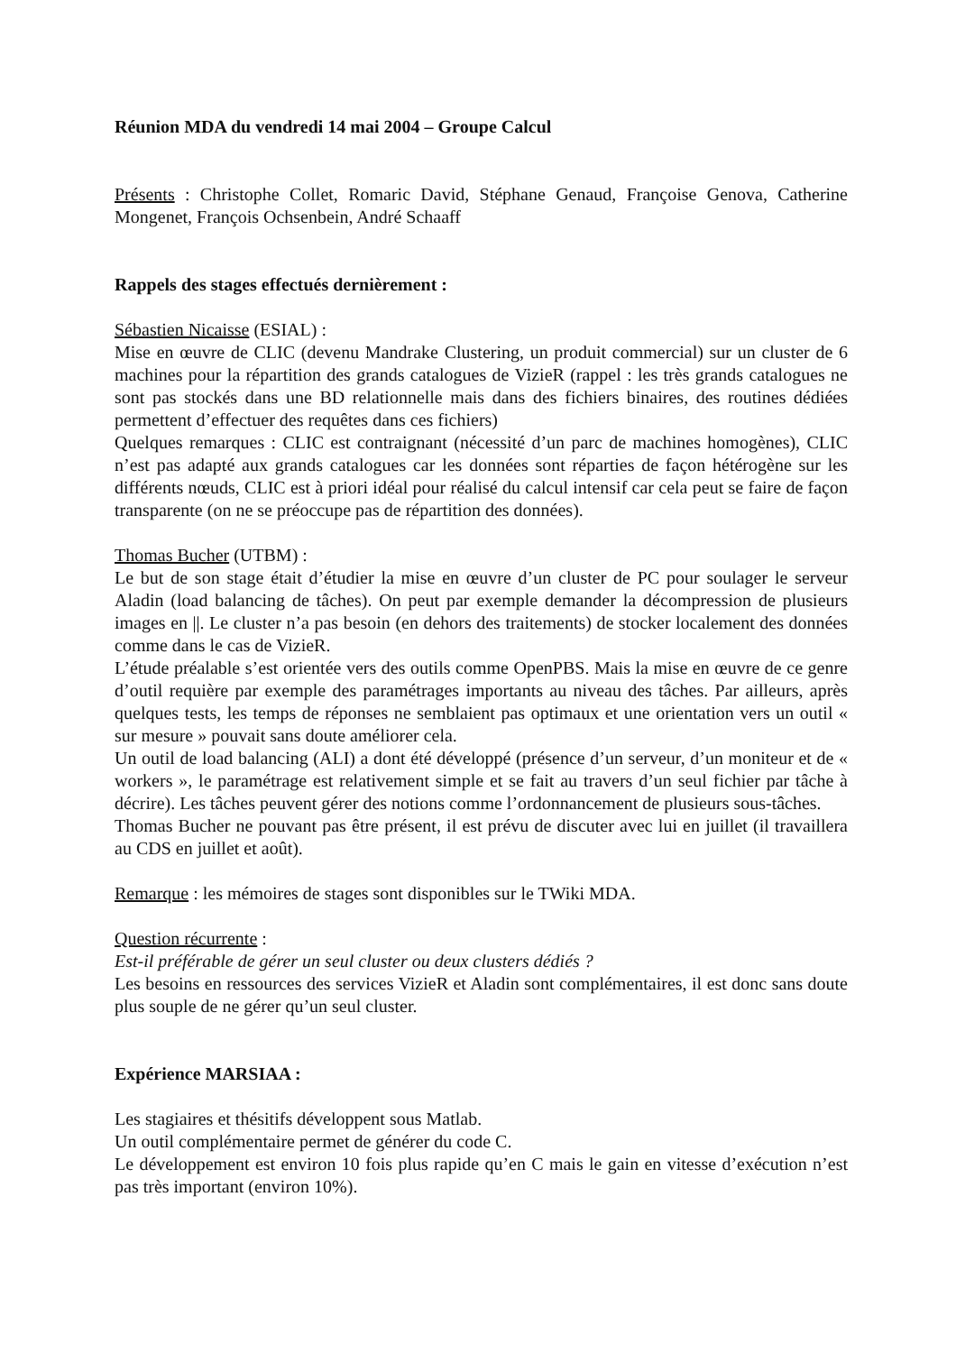Réunion MDA du vendredi 14 mai 2004 – Groupe Calcul
Présents : Christophe Collet, Romaric David, Stéphane Genaud, Françoise Genova, Catherine Mongenet, François Ochsenbein, André Schaaff
Rappels des stages effectués dernièrement :
Sébastien Nicaisse (ESIAL) :
Mise en œuvre de CLIC (devenu Mandrake Clustering, un produit commercial) sur un cluster de 6 machines pour la répartition des grands catalogues de VizieR (rappel : les très grands catalogues ne sont pas stockés dans une BD relationnelle mais dans des fichiers binaires, des routines dédiées permettent d’effectuer des requêtes dans ces fichiers)
Quelques remarques : CLIC est contraignant (nécessité d’un parc de machines homogènes), CLIC n’est pas adapté aux grands catalogues car les données sont réparties de façon hétérogène sur les différents nœuds, CLIC est à priori idéal pour réalisé du calcul intensif car cela peut se faire de façon transparente (on ne se préoccupe pas de répartition des données).
Thomas Bucher (UTBM) :
Le but de son stage était d’étudier la mise en œuvre d’un cluster de PC pour soulager le serveur Aladin (load balancing de tâches). On peut par exemple demander la décompression de plusieurs images en ||. Le cluster n’a pas besoin (en dehors des traitements) de stocker localement des données comme dans le cas de VizieR.
L’étude préalable s’est orientée vers des outils comme OpenPBS. Mais la mise en œuvre de ce genre d’outil requière par exemple des paramétrages importants au niveau des tâches. Par ailleurs, après quelques tests, les temps de réponses ne semblaient pas optimaux et une orientation vers un outil « sur mesure » pouvait sans doute améliorer cela.
Un outil de load balancing (ALI) a dont été développé (présence d’un serveur, d’un moniteur et de « workers », le paramétrage est relativement simple et se fait au travers d’un seul fichier par tâche à décrire). Les tâches peuvent gérer des notions comme l’ordonnancement de plusieurs sous-tâches.
Thomas Bucher ne pouvant pas être présent, il est prévu de discuter avec lui en juillet (il travaillera au CDS en juillet et août).
Remarque : les mémoires de stages sont disponibles sur le TWiki MDA.
Question récurrente :
Est-il préférable de gérer un seul cluster ou deux clusters dédiés ?
Les besoins en ressources des services VizieR et Aladin sont complémentaires, il est donc sans doute plus souple de ne gérer qu’un seul cluster.
Expérience MARSIAA :
Les stagiaires et thésitifs développent sous Matlab.
Un outil complémentaire permet de générer du code C.
Le développement est environ 10 fois plus rapide qu’en C mais le gain en vitesse d’exécution n’est pas très important (environ 10%).